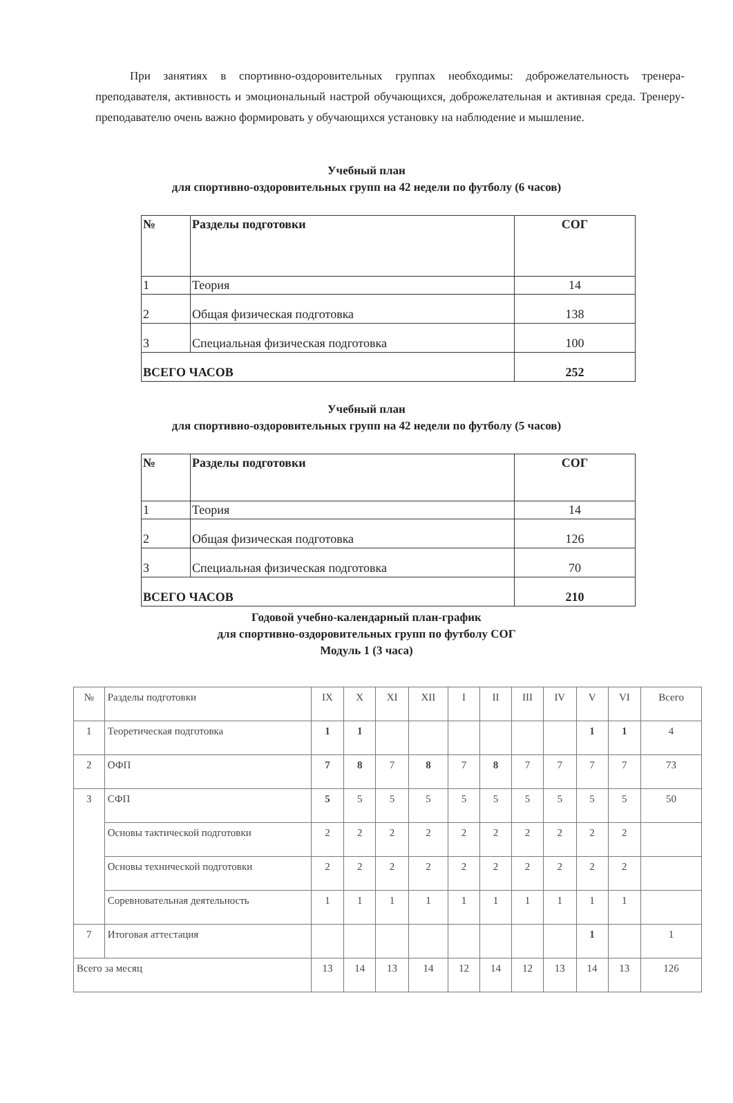При занятиях в спортивно-оздоровительных группах необходимы: доброжелательность тренера-преподавателя, активность и эмоциональный настрой обучающихся, доброжелательная и активная среда. Тренеру-преподавателю очень важно формировать у обучающихся установку на наблюдение и мышление.
Учебный план
для спортивно-оздоровительных групп на 42 недели по футболу (6 часов)
| № | Разделы подготовки | СОГ |
| 1 | Теория | 14 |
| 2 | Общая физическая подготовка | 138 |
| 3 | Специальная физическая подготовка | 100 |
| ВСЕГО ЧАСОВ | | 252 |
Учебный план
для спортивно-оздоровительных групп на 42 недели по футболу (5 часов)
| № | Разделы подготовки | СОГ |
| 1 | Теория | 14 |
| 2 | Общая физическая подготовка | 126 |
| 3 | Специальная физическая подготовка | 70 |
| ВСЕГО ЧАСОВ | | 210 |
Годовой учебно-календарный план-график
для спортивно-оздоровительных групп по футболу СОГ
Модуль 1 (3 часа)
| № | Разделы подготовки | IX | X | XI | XII | I | II | III | IV | V | VI | Всего |
| 1 | Теоретическая подготовка | 1 | 1 | | | | | | | 1 | 1 | 4 |
| 2 | ОФП | 7 | 8 | 7 | 8 | 7 | 8 | 7 | 7 | 7 | 7 | 73 |
| 3 | СФП | 5 | 5 | 5 | 5 | 5 | 5 | 5 | 5 | 5 | 5 | 50 |
| | Основы тактической подготовки | 2 | 2 | 2 | 2 | 2 | 2 | 2 | 2 | 2 | 2 | |
| | Основы технической подготовки | 2 | 2 | 2 | 2 | 2 | 2 | 2 | 2 | 2 | 2 | |
| | Соревновательная деятельность | 1 | 1 | 1 | 1 | 1 | 1 | 1 | 1 | 1 | 1 | |
| 7 | Итоговая аттестация | | | | | | | | | 1 | | 1 |
| Всего за месяц | | 13 | 14 | 13 | 14 | 12 | 14 | 12 | 13 | 14 | 13 | 126 |